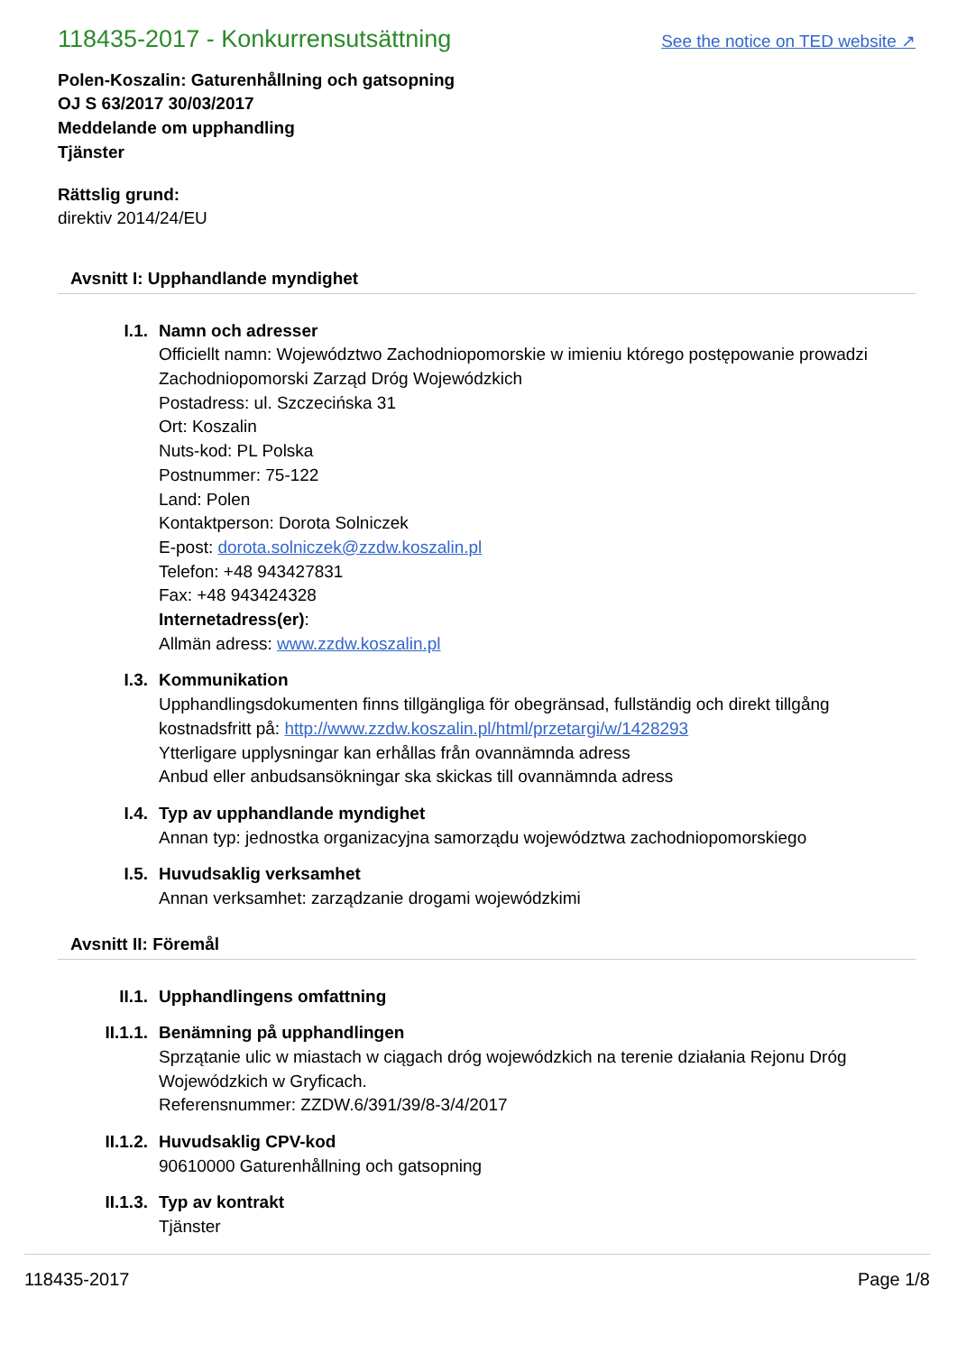118435-2017 - Konkurrensutsättning
See the notice on TED website ↗
Polen-Koszalin: Gaturenhållning och gatsopning
OJ S 63/2017 30/03/2017
Meddelande om upphandling
Tjänster
Rättslig grund:
direktiv 2014/24/EU
Avsnitt I: Upphandlande myndighet
I.1. Namn och adresser
Officiellt namn: Województwo Zachodniopomorskie w imieniu którego postępowanie prowadzi Zachodniopomorski Zarząd Dróg Wojewódzkich
Postadress: ul. Szczecińska 31
Ort: Koszalin
Nuts-kod: PL Polska
Postnummer: 75-122
Land: Polen
Kontaktperson: Dorota Solniczek
E-post: dorota.solniczek@zzdw.koszalin.pl
Telefon: +48 943427831
Fax: +48 943424328
Internetadress(er):
Allmän adress: www.zzdw.koszalin.pl
I.3. Kommunikation
Upphandlingsdokumenten finns tillgängliga för obegränsad, fullständig och direkt tillgång kostnadsfritt på: http://www.zzdw.koszalin.pl/html/przetargi/w/1428293
Ytterligare upplysningar kan erhållas från ovannämnda adress
Anbud eller anbudsansökningar ska skickas till ovannämnda adress
I.4. Typ av upphandlande myndighet
Annan typ: jednostka organizacyjna samorządu województwa zachodniopomorskiego
I.5. Huvudsaklig verksamhet
Annan verksamhet: zarządzanie drogami wojewódzkimi
Avsnitt II: Föremål
II.1. Upphandlingens omfattning
II.1.1. Benämning på upphandlingen
Sprzątanie ulic w miastach w ciągach dróg wojewódzkich na terenie działania Rejonu Dróg Wojewódzkich w Gryficach.
Referensnummer: ZZDW.6/391/39/8-3/4/2017
II.1.2. Huvudsaklig CPV-kod
90610000 Gaturenhållning och gatsopning
II.1.3. Typ av kontrakt
Tjänster
118435-2017 Page 1/8